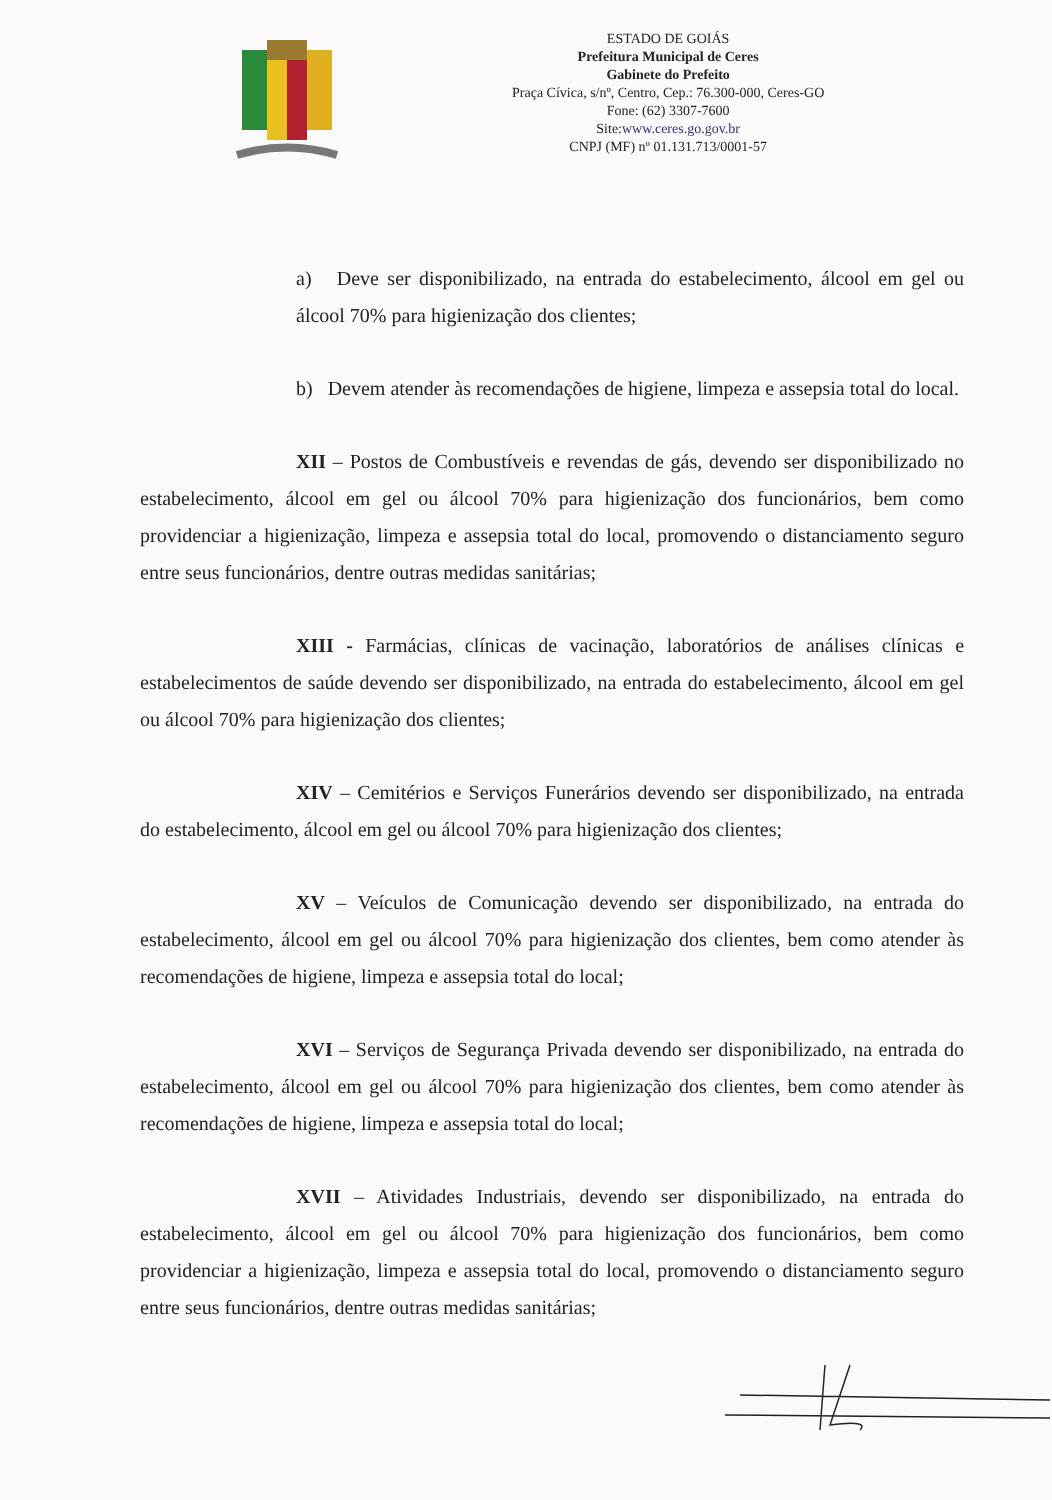ESTADO DE GOIÁS
Prefeitura Municipal de Ceres
Gabinete do Prefeito
Praça Cívica, s/nº, Centro, Cep.: 76.300-000, Ceres-GO
Fone: (62) 3307-7600
Site:www.ceres.go.gov.br
CNPJ (MF) nº 01.131.713/0001-57
a) Deve ser disponibilizado, na entrada do estabelecimento, álcool em gel ou álcool 70% para higienização dos clientes;
b) Devem atender às recomendações de higiene, limpeza e assepsia total do local.
XII – Postos de Combustíveis e revendas de gás, devendo ser disponibilizado no estabelecimento, álcool em gel ou álcool 70% para higienização dos funcionários, bem como providenciar a higienização, limpeza e assepsia total do local, promovendo o distanciamento seguro entre seus funcionários, dentre outras medidas sanitárias;
XIII - Farmácias, clínicas de vacinação, laboratórios de análises clínicas e estabelecimentos de saúde devendo ser disponibilizado, na entrada do estabelecimento, álcool em gel ou álcool 70% para higienização dos clientes;
XIV – Cemitérios e Serviços Funerários devendo ser disponibilizado, na entrada do estabelecimento, álcool em gel ou álcool 70% para higienização dos clientes;
XV – Veículos de Comunicação devendo ser disponibilizado, na entrada do estabelecimento, álcool em gel ou álcool 70% para higienização dos clientes, bem como atender às recomendações de higiene, limpeza e assepsia total do local;
XVI – Serviços de Segurança Privada devendo ser disponibilizado, na entrada do estabelecimento, álcool em gel ou álcool 70% para higienização dos clientes, bem como atender às recomendações de higiene, limpeza e assepsia total do local;
XVII – Atividades Industriais, devendo ser disponibilizado, na entrada do estabelecimento, álcool em gel ou álcool 70% para higienização dos funcionários, bem como providenciar a higienização, limpeza e assepsia total do local, promovendo o distanciamento seguro entre seus funcionários, dentre outras medidas sanitárias;